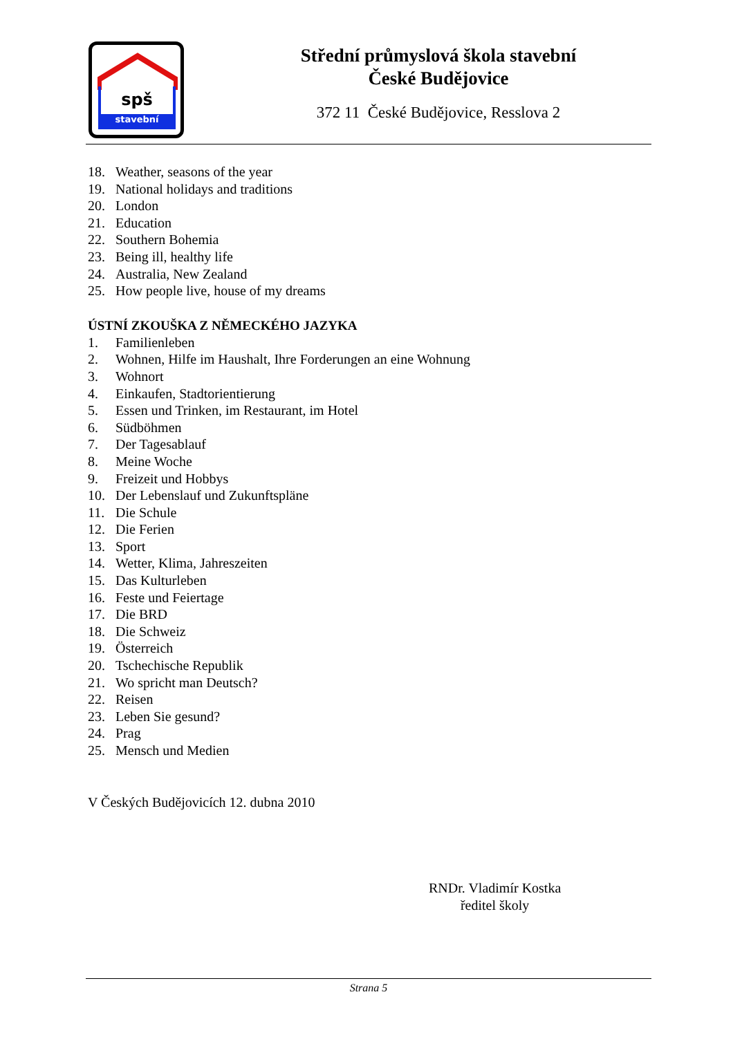spš
stavební
Střední průmyslová škola stavební
České Budějovice
372 11 České Budějovice, Resslova 2
18. Weather, seasons of the year
19. National holidays and traditions
20. London
21. Education
22. Southern Bohemia
23. Being ill, healthy life
24. Australia, New Zealand
25. How people live, house of my dreams
ÚSTNÍ ZKOUŠKA Z NĚMECKÉHO JAZYKA
1. Familienleben
2. Wohnen, Hilfe im Haushalt, Ihre Forderungen an eine Wohnung
3. Wohnort
4. Einkaufen, Stadtorientierung
5. Essen und Trinken, im Restaurant, im Hotel
6. Südböhmen
7. Der Tagesablauf
8. Meine Woche
9. Freizeit und Hobbys
10. Der Lebenslauf und Zukunftspläne
11. Die Schule
12. Die Ferien
13. Sport
14. Wetter, Klima, Jahreszeiten
15. Das Kulturleben
16. Feste und Feiertage
17. Die BRD
18. Die Schweiz
19. Österreich
20. Tschechische Republik
21. Wo spricht man Deutsch?
22. Reisen
23. Leben Sie gesund?
24. Prag
25. Mensch und Medien
V Českých Budějovicích 12. dubna 2010
RNDr. Vladimír Kostka
ředitel školy
Strana 5